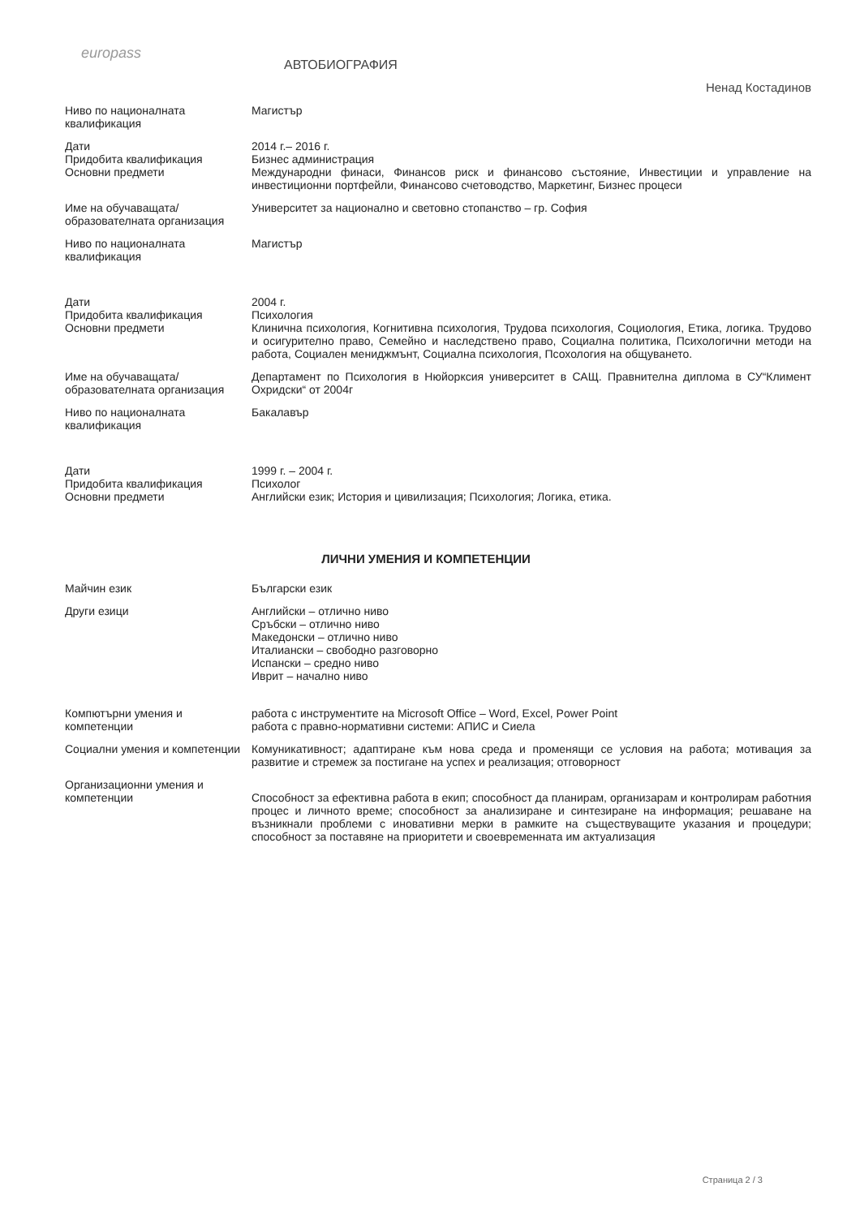europass
АВТОБИОГРАФИЯ
Ненад Костадинов
Ниво по националната квалификация
Магистър
Дати
Придобита квалификация
Основни предмети
2014 г.– 2016 г.
Бизнес администрация
Международни финаси, Финансов риск и финансово състояние, Инвестиции и управление на инвестиционни портфейли, Финансово счетоводство, Маркетинг, Бизнес процеси
Име на обучаващата/ образователната организация
Университет за национално и световно стопанство – гр. София
Ниво по националната квалификация
Магистър
Дати
Придобита квалификация
Основни предмети
2004 г.
Психология
Клинична психология, Когнитивна психология, Трудова психология, Социология, Етика, логика. Трудово и осигурително право, Семейно и наследствено право, Социална политика, Психологични методи на работа, Социален мениджмънт, Социална психология, Псохология на общуването.
Име на обучаващата/ образователната организация
Департамент по Психология в Нюйорксия университет в САЩ. Правнителна диплома в СУ“Климент Охридски“ от 2004г
Ниво по националната квалификация
Бакалавър
Дати
Придобита квалификация
Основни предмети
1999 г. – 2004 г.
Психолог
Английски език; История и цивилизация; Психология; Логика, етика.
ЛИЧНИ УМЕНИЯ И КОМПЕТЕНЦИИ
Майчин език Български език
Други езици Английски – отлично ниво
Сръбски – отлично ниво
Македонски – отлично ниво
Италиански – свободно разговорно
Испански – средно ниво
Иврит – начално ниво
Компютърни умения и компетенции
работа с инструментите на Microsoft Office – Word, Excel, Power Point
работа с правно-нормативни системи: АПИС и Сиела
Социални умения и компетенции Комуникативност; адаптиране към нова среда и променящи се условия на работа; мотивация за развитие и стремеж за постигане на успех и реализация; отговорност
Организационни умения и компетенции
Способност за ефективна работа в екип; способност да планирам, организарам и контролирам работния процес и личното време; способност за анализиране и синтезиране на информация; решаване на възникнали проблеми с иновативни мерки в рамките на съществуващите указания и процедури; способност за поставяне на приоритети и своевременната им актуализация
Страница 2 / 3